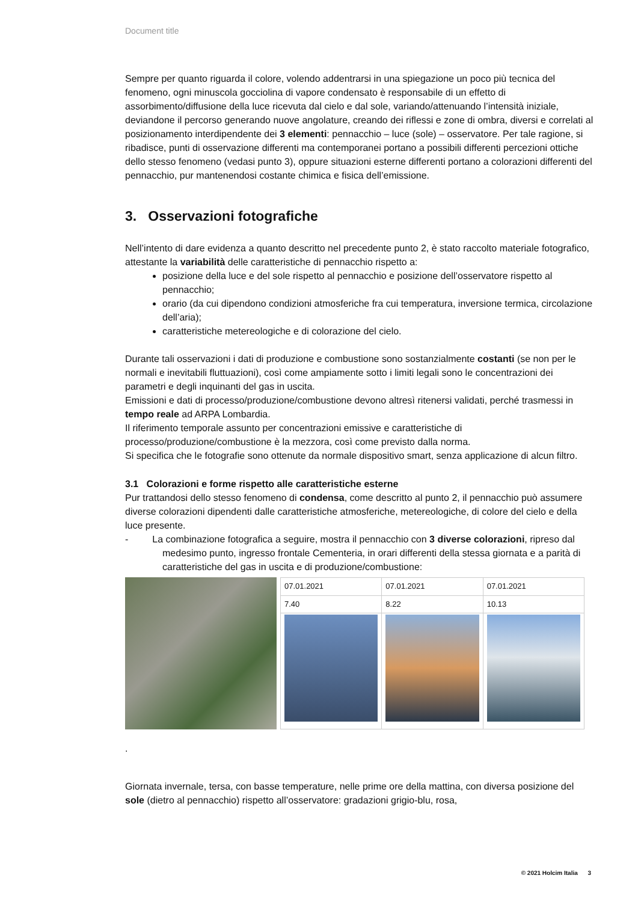Document title
Sempre per quanto riguarda il colore, volendo addentrarsi in una spiegazione un poco più tecnica del fenomeno, ogni minuscola gocciolina di vapore condensato è responsabile di un effetto di assorbimento/diffusione della luce ricevuta dal cielo e dal sole, variando/attenuando l’intensità iniziale, deviandone il percorso generando nuove angolature, creando dei riflessi e zone di ombra, diversi e correlati al posizionamento interdipendente dei 3 elementi: pennacchio – luce (sole) – osservatore. Per tale ragione, si ribadisce, punti di osservazione differenti ma contemporanei portano a possibili differenti percezioni ottiche dello stesso fenomeno (vedasi punto 3), oppure situazioni esterne differenti portano a colorazioni differenti del pennacchio, pur mantenendosi costante chimica e fisica dell’emissione.
3. Osservazioni fotografiche
Nell’intento di dare evidenza a quanto descritto nel precedente punto 2, è stato raccolto materiale fotografico, attestante la variabilità delle caratteristiche di pennacchio rispetto a:
posizione della luce e del sole rispetto al pennacchio e posizione dell’osservatore rispetto al pennacchio;
orario (da cui dipendono condizioni atmosferiche fra cui temperatura, inversione termica, circolazione dell’aria);
caratteristiche metereologiche e di colorazione del cielo.
Durante tali osservazioni i dati di produzione e combustione sono sostanzialmente costanti (se non per le normali e inevitabili fluttuazioni), così come ampiamente sotto i limiti legali sono le concentrazioni dei parametri e degli inquinanti del gas in uscita.
Emissioni e dati di processo/produzione/combustione devono altresì ritenersi validati, perché trasmessi in tempo reale ad ARPA Lombardia.
Il riferimento temporale assunto per concentrazioni emissive e caratteristiche di processo/produzione/combustione è la mezzora, così come previsto dalla norma.
Si specifica che le fotografie sono ottenute da normale dispositivo smart, senza applicazione di alcun filtro.
3.1 Colorazioni e forme rispetto alle caratteristiche esterne
Pur trattandosi dello stesso fenomeno di condensa, come descritto al punto 2, il pennacchio può assumere diverse colorazioni dipendenti dalle caratteristiche atmosferiche, metereologiche, di colore del cielo e della luce presente.
- La combinazione fotografica a seguire, mostra il pennacchio con 3 diverse colorazioni, ripreso dal medesimo punto, ingresso frontale Cementeria, in orari differenti della stessa giornata e a parità di caratteristiche del gas in uscita e di produzione/combustione:
| 07.01.2021 | 07.01.2021 | 07.01.2021 |
| 7.40 | 8.22 | 10.13 |
.
Giornata invernale, tersa, con basse temperature, nelle prime ore della mattina, con diversa posizione del sole (dietro al pennacchio) rispetto all’osservatore: gradazioni grigio-blu, rosa,
© 2021 Holcim Italia 3